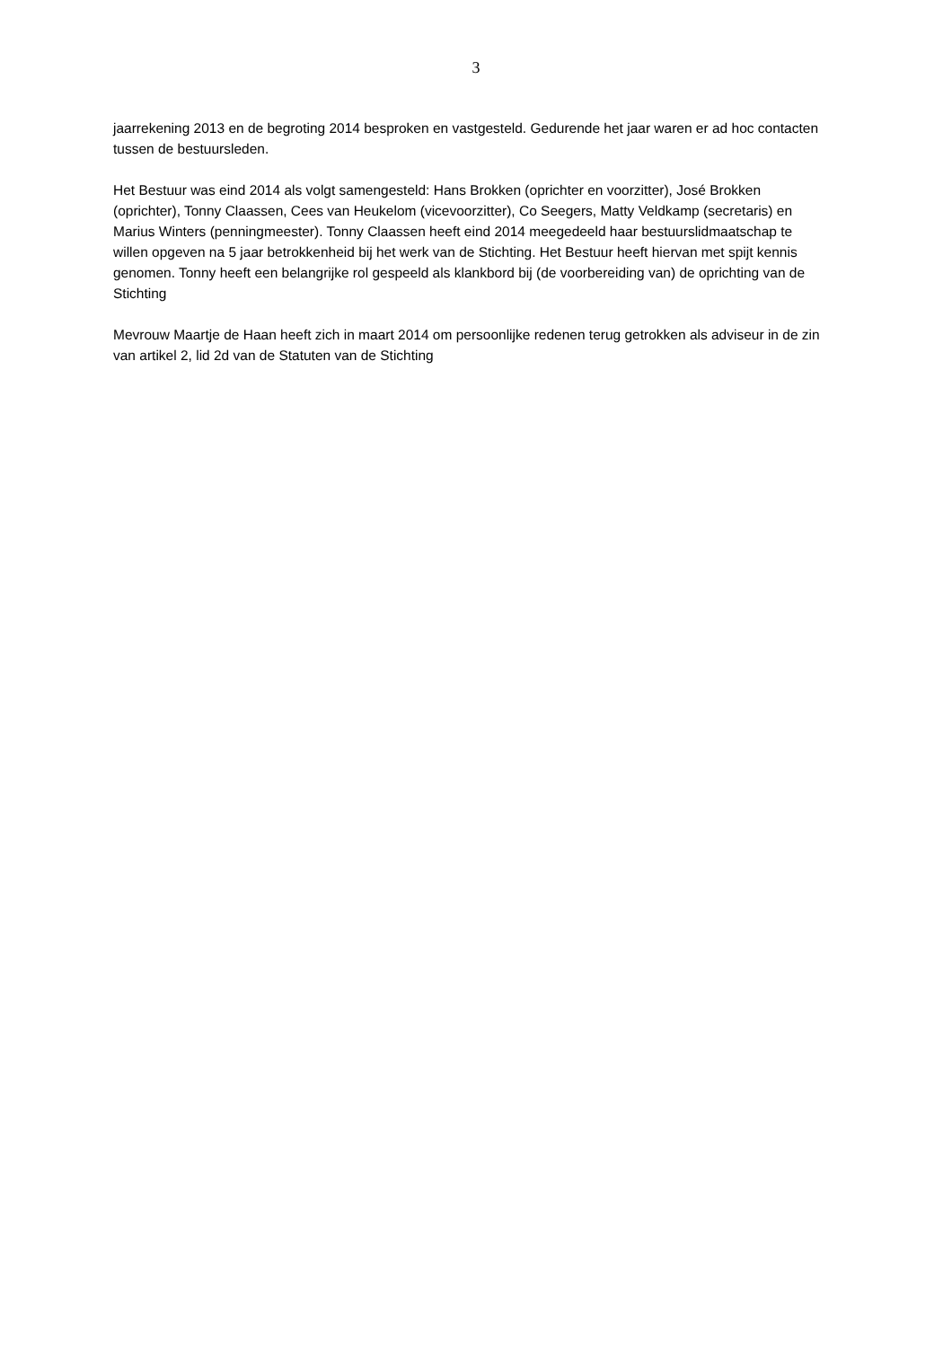3
jaarrekening 2013 en de begroting 2014 besproken en vastgesteld. Gedurende het jaar waren er ad hoc contacten tussen de bestuursleden.
Het Bestuur was eind 2014 als volgt samengesteld: Hans Brokken (oprichter en voorzitter), José Brokken (oprichter), Tonny Claassen, Cees van Heukelom (vicevoorzitter), Co Seegers, Matty Veldkamp (secretaris) en Marius Winters (penningmeester). Tonny Claassen heeft eind 2014 meegedeeld haar bestuurslidmaatschap te willen opgeven na 5 jaar betrokkenheid bij het werk van de Stichting. Het Bestuur heeft hiervan met spijt kennis genomen. Tonny heeft een belangrijke rol gespeeld als klankbord bij (de voorbereiding van) de oprichting van de Stichting
Mevrouw Maartje de Haan heeft zich in maart 2014 om persoonlijke redenen terug getrokken als adviseur in de zin van artikel 2, lid 2d van de Statuten van de Stichting